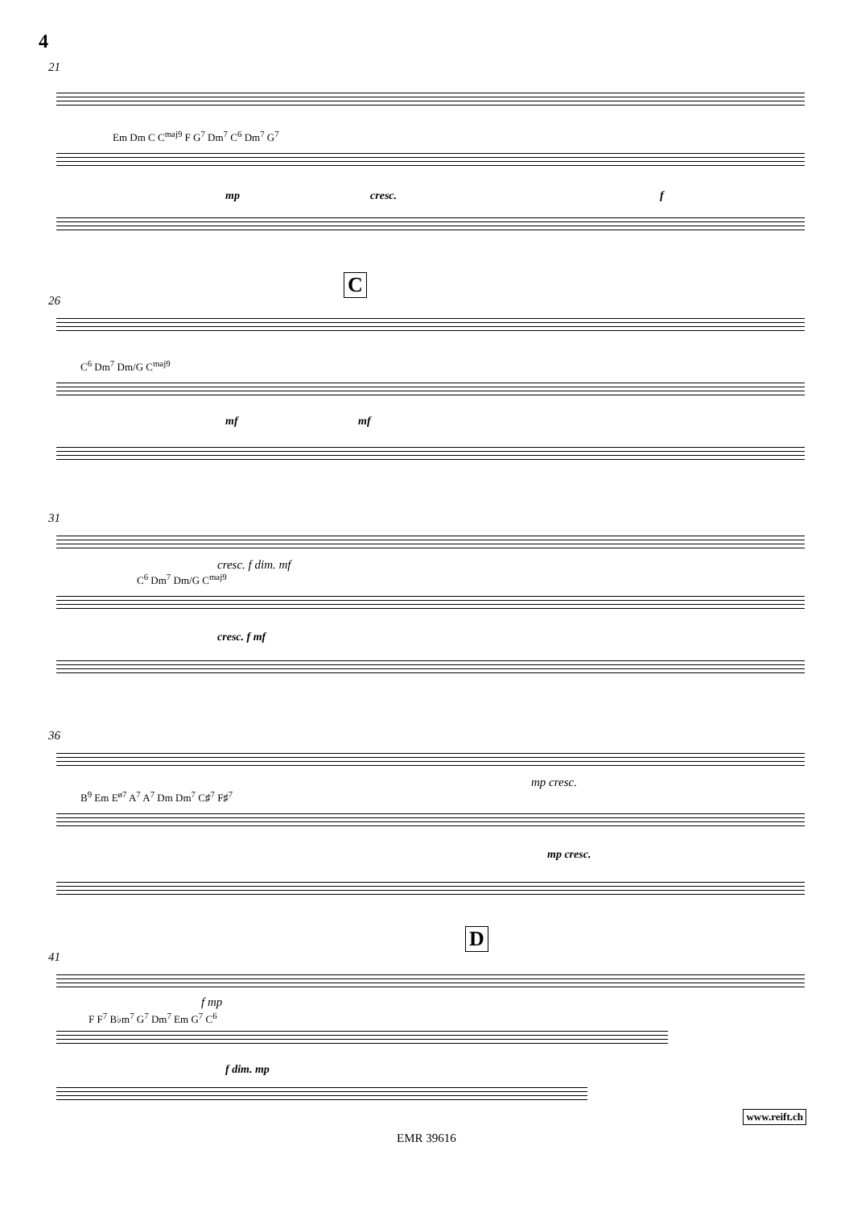4
21
Em Dm C C<sup>maj9</sup> F G<sup>7</sup> Dm<sup>7</sup> C<sup>6</sup> Dm<sup>7</sup> G<sup>7</sup>
mp cresc. f
C
26
C<sup>6</sup> Dm<sup>7</sup> Dm/G C<sup>maj9</sup>
mf mf
31
cresc. f dim. mf
C<sup>6</sup> Dm<sup>7</sup> Dm/G C<sup>maj9</sup>
cresc. f mf
36
mp cresc.
B<sup>9</sup> Em E<sup>ø7</sup> A<sup>7</sup> A<sup>7</sup> Dm Dm<sup>7</sup> C♯<sup>7</sup> F♯<sup>7</sup>
mp cresc.
D
41
f mp
F F<sup>7</sup> B♭m<sup>7</sup> G<sup>7</sup> Dm<sup>7</sup> Em G<sup>7</sup> C<sup>6</sup>
f dim. mp
www.reift.ch
EMR 39616